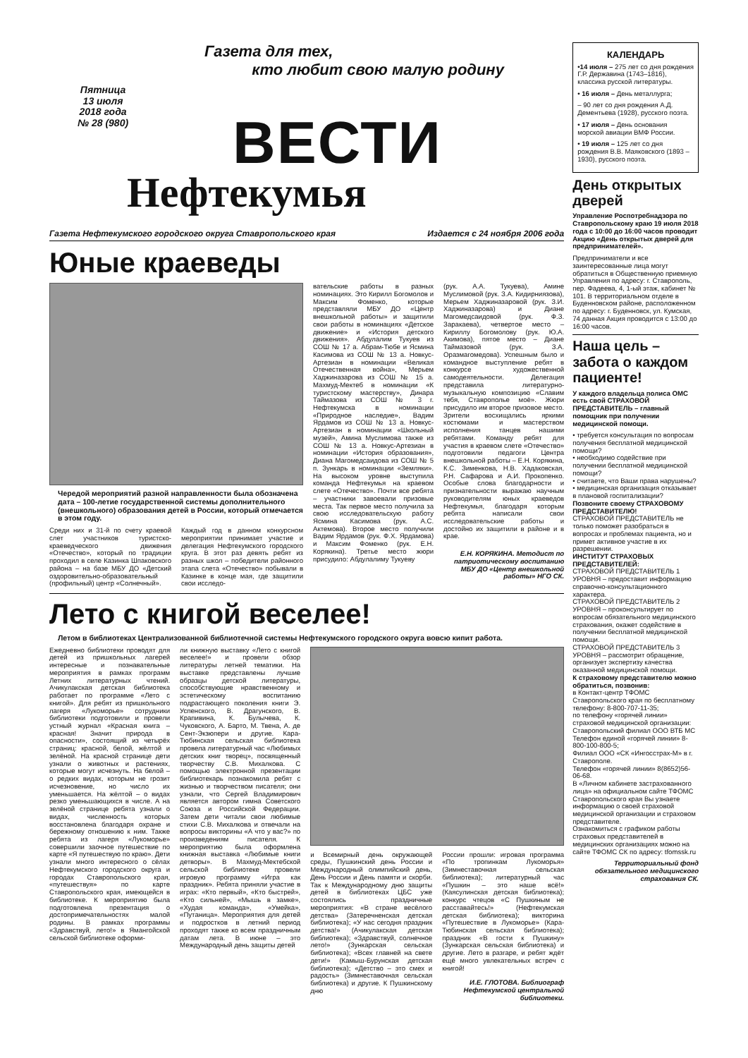Газета для тех,
кто любит свою малую родину
Пятница
13 июля
2018 года
№ 28 (980)
ВЕСТИ
Нефтекумья
Газета Нефтекумского городского округа Ставропольского края Издается с 24 ноября 2006 года
Юные краеведы
Чередой мероприятий разной направленности была обозначена дата – 100-летие государственной системы дополнительного (внешкольного) образования детей в России, который отмечается в этом году.
Среди них и 31-й по счету краевой слет участников туристско-краеведческого движения «Отечество», который по традиции проходил в селе Казинка Шпаковского района – на базе МБУ ДО «Детский оздоровительно-образовательный (профильный) центр «Солнечный».
Каждый год в данном конкурсном мероприятии принимает участие и делегация Нефтекумского городского круга. В этот раз девять ребят из разных школ – победители районного этапа слета «Отечество» побывали в Казинке в конце мая, где защитили свои исследо-
вательские работы в разных номинациях. Это Кирилл Богомолов и Максим Фоменко, которые представляли МБУ ДО «Центр внешкольной работы» и защитили свои работы в номинациях «Детское движение» и «История детского движения». Абдулалим Тукуев из СОШ № 17 а. Абрам-Тюбе и Ясмина Касимова из СОШ № 13 а. Новкус-Артезиан в номинации «Великая Отечественная война», Мерьем Хаджиназарова из СОШ № 15 а. Махмуд-Мектеб в номинации «К туристскому мастерству», Динара Таймазова из СОШ № 3 г. Нефтекумска в номинации «Природное наследие», Вадим Ярдамов из СОШ № 13 а. Новкус-Артезиан в номинации «Школьный музей», Амина Муслимова также из СОШ № 13 а. Новкус-Артезиан в номинации «История образования», Диана Магомедсаидова из СОШ № 5 п. Зункарь в номинации «Земляки». На высоком уровне выступила команда Нефтекумья на краевом слете «Отечество». Почти все ребята – участники завоевали призовые места. Так первое место получила за свою исследовательскую работу Ясмина Касимова (рук. А.С. Актемова). Второе место получили Вадим Ярдамов (рук. Ф.Х. Ярдамова) и Максим Фоменко (рук. Е.Н. Корякина). Третье место жюри присудило: Абдулалиму Тукуеву
(рук. А.А. Тукуева), Амине Муслимовой (рук. З.А. Кидирниязова), Мерьем Хаджиназаровой (рук. З.И. Хаджиназарова) и Диане Магомедсаидовой (рук. Ф.З. Заракаева), четвертое место – Кириллу Богомолову (рук. Ю.А. Акимова), пятое место – Диане Таймазовой (рук. З.А. Оразмагомедова). Успешным было и командное выступление ребят в конкурсе художественной самодеятельности. Делегация представила литературно-музыкальную композицию «Славим тебя, Ставрополье моё». Жюри присудило им второе призовое место. Зрители восхищались яркими костюмами и мастерством исполнения танцев нашими ребятами. Команду ребят для участия в краевом слете «Отечество» подготовили педагоги Центра внешкольной работы – Е.Н. Корякина, К.С. Зименкова, Н.В. Хадаковская, Р.Н. Сафарова и А.И. Прокопенко. Особые слова благодарности и признательности выражаю научным руководителям юных краеведов Нефтекумья, благодаря которым ребята написали свои исследовательские работы и достойно их защитили в районе и в крае.
Е.Н. КОРЯКИНА. Методист по патриотическому воспитанию МБУ ДО «Центр внешкольной работы» НГО СК.
Лето с книгой веселее!
Летом в библиотеках Централизованной библиотечной системы Нефтекумского городского округа вовсю кипит работа.
Ежедневно библиотеки проводят для детей из пришкольных лагерей интересные и познавательные мероприятия в рамках программ Летних литературных чтений. Ачикулакская детская библиотека работает по программе «Лето с книгой». Для ребят из пришкольного лагеря «Лукоморье» сотрудники библиотеки подготовили и провели устный журнал «Красная книга – красная! Значит природа в опасности», состоящий из четырёх страниц: красной, белой, жёлтой и зелёной. На красной странице дети узнали о животных и растениях, которые могут исчезнуть. На белой – о редких видах, которым не грозит исчезновение, но число их уменьшается. На жёлтой – о видах резко уменьшающихся в числе. А на зелёной странице ребята узнали о видах, численность которых восстановлена благодаря охране и бережному отношению к ним. Также ребята из лагеря «Лукоморье» совершили заочное путешествие по карте «Я путешествую по краю». Дети узнали много интересного о сёлах Нефтекумского городского округа и городах Ставропольского края, «путешествуя» по карте Ставропольского края, имеющейся в библиотеке. К мероприятию была подготовлена презентация о достопримечательностях малой родины. В рамках программы «Здравствуй, лето!» в Ямангойской сельской библиотеке оформи-
ли книжную выставку «Лето с книгой веселее!» и провели обзор литературы летней тематики. На выставке представлены лучшие образцы детской литературы, способствующие нравственному и эстетическому воспитанию подрастающего поколения книги Э. Успенского, В. Драгунского, В. Крапивина, К. Булычева, К. Чуковского, А. Барто, М. Твена, А. де Сент-Экзюпери и другие. Кара-Тюбинская сельская библиотека провела литературный час «Любимых детских книг творец», посвященный творчеству С.В. Михалкова. С помощью электронной презентации библиотекарь познакомила ребят с жизнью и творчеством писателя; они узнали, что Сергей Владимирович является автором гимна Советского Союза и Российской Федерации. Затем дети читали свои любимые стихи С.В. Михалкова и отвечали на вопросы викторины «А что у вас?» по произведениям писателя. К мероприятию была оформлена книжная выставка «Любимые книги детворы». В Махмуд-Мектебской сельской библиотеке провели игровую программу «Игра как праздник». Ребята приняли участие в играх: «Кто первый», «Кто быстрей», «Кто сильней», «Мышь в замке», «Худая команда», «Умейка», «Путаница». Мероприятия для детей и подростков в летний период проходят также ко всем праздничным датам лета. В июне – это Международный день защиты детей
и Всемирный день окружающей среды, Пушкинский день России и Международный олимпийский день, День России и День памяти и скорби. Так к Международному дню защиты детей в библиотеках ЦБС уже состоялись праздничные мероприятия: «В стране весёлого детства» (Затеречненская детская библиотека); «У нас сегодня праздник детства!» (Ачикулакская детская библиотека); «Здравствуй, солнечное лето!» (Зункарская сельская библиотека); «Всех главней на свете дети!» (Камыш-Бурунская детская библиотека); «Детство – это смех и радость» (Зимнеставочная сельская библиотека) и другие. К Пушкинскому дню
России прошли: игровая программа «По тропинкам Лукоморья» (Зимнеставочная сельская библиотека); литературный час «Пушкин – это наше всё!» (Каясулинская детская библиотека); конкурс чтецов «С Пушкиным не расставайтесь!» (Нефтекумская детская библиотека); викторина «Путешествие в Лукоморье» (Кара-Тюбинская сельская библиотека); праздник «В гости к Пушкину» (Зункарская сельская библиотека) и другие. Лето в разгаре, и ребят ждёт ещё много увлекательных встреч с книгой!
И.Е. ГЛОТОВА. Библиограф Нефтекумской центральной библиотеки.
КАЛЕНДАРЬ
•14 июля – 275 лет со дня рождения Г.Р. Державина (1743–1816), классика русской литературы.
• 16 июля – День металлурга;
– 90 лет со дня рождения А.Д. Дементьева (1928), русского поэта.
• 17 июля – День основания морской авиации ВМФ России.
• 19 июля – 125 лет со дня рождения В.В. Маяковского (1893 – 1930), русского поэта.
День открытых дверей
Управление Роспотребнадзора по Ставропольскому краю 19 июля 2018 года с 10:00 до 16:00 часов проводит Акцию «День открытых дверей для предпринимателей».
Предприниматели и все заинтересованные лица могут обратиться в Общественную приемную Управления по адресу: г. Ставрополь, пер. Фадеева, 4, 1-ый этаж, кабинет № 101. В территориальном отделе в Буденновском районе, расположенном по адресу: г. Буденновск, ул. Кумская, 74 данная Акция проводится с 13:00 до 16:00 часов.
Наша цель – забота о каждом пациенте!
У каждого владельца полиса ОМС есть свой СТРАХОВОЙ ПРЕДСТАВИТЕЛЬ – главный помощник при получении медицинской помощи.
• требуется консультация по вопросам получения бесплатной медицинской помощи?
• необходимо содействие при получении бесплатной медицинской помощи?
• считаете, что Ваши права нарушены?
• медицинская организация отказывает в плановой госпитализации?
Позвоните своему СТРАХОВОМУ ПРЕДСТАВИТЕЛЮ!
СТРАХОВОЙ ПРЕДСТАВИТЕЛЬ не только поможет разобраться в вопросах и проблемах пациента, но и примет активное участие в их разрешении.
ИНСТИТУТ СТРАХОВЫХ ПРЕДСТАВИТЕЛЕЙ:
СТРАХОВОЙ ПРЕДСТАВИТЕЛЬ 1 УРОВНЯ – предоставит информацию справочно-консультационного характера.
СТРАХОВОЙ ПРЕДСТАВИТЕЛЬ 2 УРОВНЯ – проконсультирует по вопросам обязательного медицинского страхования, окажет содействие в получении бесплатной медицинской помощи.
СТРАХОВОЙ ПРЕДСТАВИТЕЛЬ 3 УРОВНЯ – рассмотрит обращение, организует экспертизу качества оказанной медицинской помощи.
К страховому представителю можно обратиться, позвонив:
в Контакт-центр ТФОМС Ставропольского края по бесплатному телефону: 8-800-707-11-35;
по телефону «горячей линии» страховой медицинской организации:
Ставропольский филиал ООО ВТБ МС
Телефон единой «горячей линии» 8-800-100-800-5;
Филиал ООО «СК «Ингосстрах-М» в г. Ставрополе.
Телефон «горячей линии» 8(8652)56-06-68.
В «Личном кабинете застрахованного лица» на официальном сайте ТФОМС Ставропольского края Вы узнаете информацию о своей страховой медицинской организации и страховом представителе.
Ознакомиться с графиком работы страховых представителей в медицинских организациях можно на сайте ТФОМС СК по адресу: tfomssk.ru
Территориальный фонд обязательного медицинского страхования СК.